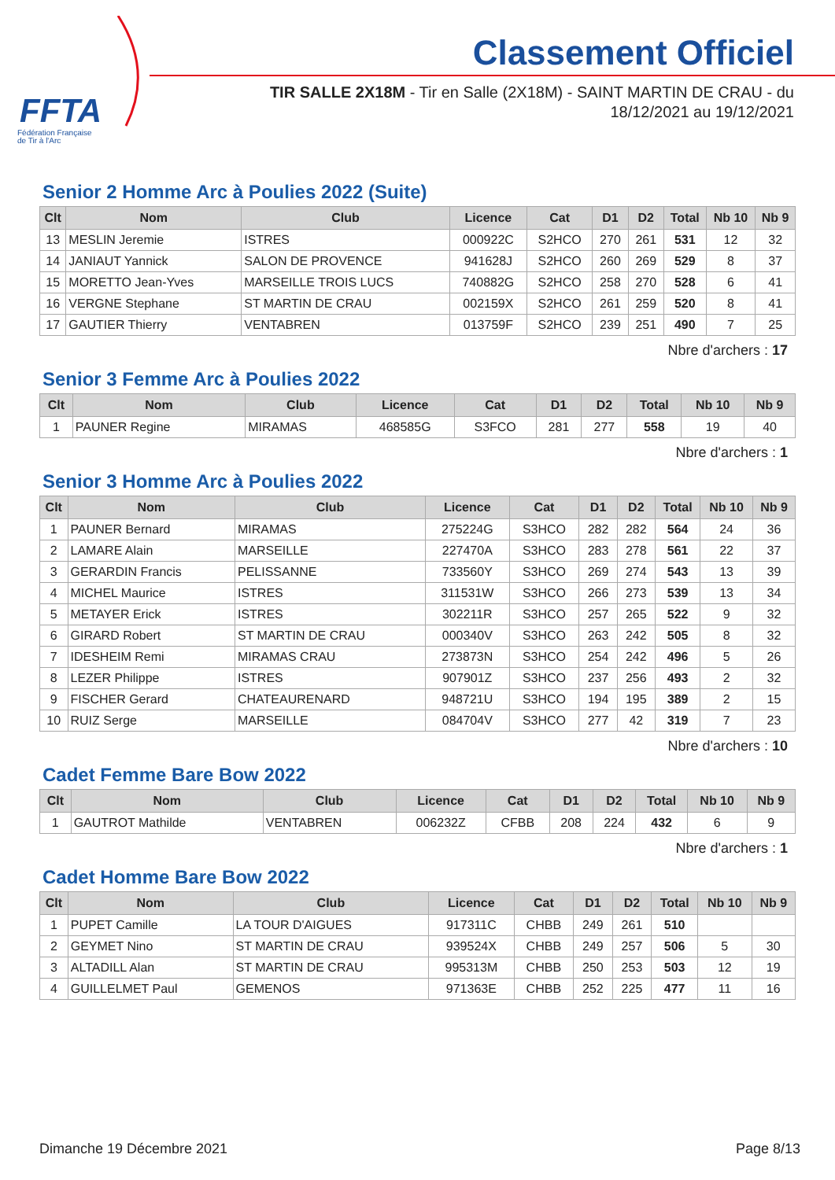FFTA
Fédération Française
de Tir à l'Arc
Classement Officiel
TIR SALLE 2X18M - Tir en Salle (2X18M) - SAINT MARTIN DE CRAU - du 18/12/2021 au 19/12/2021
Senior 2 Homme Arc à Poulies 2022 (Suite)
| Clt | Nom | Club | Licence | Cat | D1 | D2 | Total | Nb 10 | Nb 9 |
| --- | --- | --- | --- | --- | --- | --- | --- | --- | --- |
| 13 | MESLIN Jeremie | ISTRES | 000922C | S2HCO | 270 | 261 | 531 | 12 | 32 |
| 14 | JANIAUT Yannick | SALON DE PROVENCE | 941628J | S2HCO | 260 | 269 | 529 | 8 | 37 |
| 15 | MORETTO Jean-Yves | MARSEILLE TROIS LUCS | 740882G | S2HCO | 258 | 270 | 528 | 6 | 41 |
| 16 | VERGNE Stephane | ST MARTIN DE CRAU | 002159X | S2HCO | 261 | 259 | 520 | 8 | 41 |
| 17 | GAUTIER Thierry | VENTABREN | 013759F | S2HCO | 239 | 251 | 490 | 7 | 25 |
Nbre d'archers : 17
Senior 3 Femme Arc à Poulies 2022
| Clt | Nom | Club | Licence | Cat | D1 | D2 | Total | Nb 10 | Nb 9 |
| --- | --- | --- | --- | --- | --- | --- | --- | --- | --- |
| 1 | PAUNER Regine | MIRAMAS | 468585G | S3FCO | 281 | 277 | 558 | 19 | 40 |
Nbre d'archers : 1
Senior 3 Homme Arc à Poulies 2022
| Clt | Nom | Club | Licence | Cat | D1 | D2 | Total | Nb 10 | Nb 9 |
| --- | --- | --- | --- | --- | --- | --- | --- | --- | --- |
| 1 | PAUNER Bernard | MIRAMAS | 275224G | S3HCO | 282 | 282 | 564 | 24 | 36 |
| 2 | LAMARE Alain | MARSEILLE | 227470A | S3HCO | 283 | 278 | 561 | 22 | 37 |
| 3 | GERARDIN Francis | PELISSANNE | 733560Y | S3HCO | 269 | 274 | 543 | 13 | 39 |
| 4 | MICHEL Maurice | ISTRES | 311531W | S3HCO | 266 | 273 | 539 | 13 | 34 |
| 5 | METAYER Erick | ISTRES | 302211R | S3HCO | 257 | 265 | 522 | 9 | 32 |
| 6 | GIRARD Robert | ST MARTIN DE CRAU | 000340V | S3HCO | 263 | 242 | 505 | 8 | 32 |
| 7 | IDESHEIM Remi | MIRAMAS CRAU | 273873N | S3HCO | 254 | 242 | 496 | 5 | 26 |
| 8 | LEZER Philippe | ISTRES | 907901Z | S3HCO | 237 | 256 | 493 | 2 | 32 |
| 9 | FISCHER Gerard | CHATEAURENARD | 948721U | S3HCO | 194 | 195 | 389 | 2 | 15 |
| 10 | RUIZ Serge | MARSEILLE | 084704V | S3HCO | 277 | 42 | 319 | 7 | 23 |
Nbre d'archers : 10
Cadet Femme Bare Bow 2022
| Clt | Nom | Club | Licence | Cat | D1 | D2 | Total | Nb 10 | Nb 9 |
| --- | --- | --- | --- | --- | --- | --- | --- | --- | --- |
| 1 | GAUTROT Mathilde | VENTABREN | 006232Z | CFBB | 208 | 224 | 432 | 6 | 9 |
Nbre d'archers : 1
Cadet Homme Bare Bow 2022
| Clt | Nom | Club | Licence | Cat | D1 | D2 | Total | Nb 10 | Nb 9 |
| --- | --- | --- | --- | --- | --- | --- | --- | --- | --- |
| 1 | PUPET Camille | LA TOUR D'AIGUES | 917311C | CHBB | 249 | 261 | 510 | | |
| 2 | GEYMET Nino | ST MARTIN DE CRAU | 939524X | CHBB | 249 | 257 | 506 | 5 | 30 |
| 3 | ALTADILL Alan | ST MARTIN DE CRAU | 995313M | CHBB | 250 | 253 | 503 | 12 | 19 |
| 4 | GUILLELMET Paul | GEMENOS | 971363E | CHBB | 252 | 225 | 477 | 11 | 16 |
Dimanche 19 Décembre 2021 Page 8/13